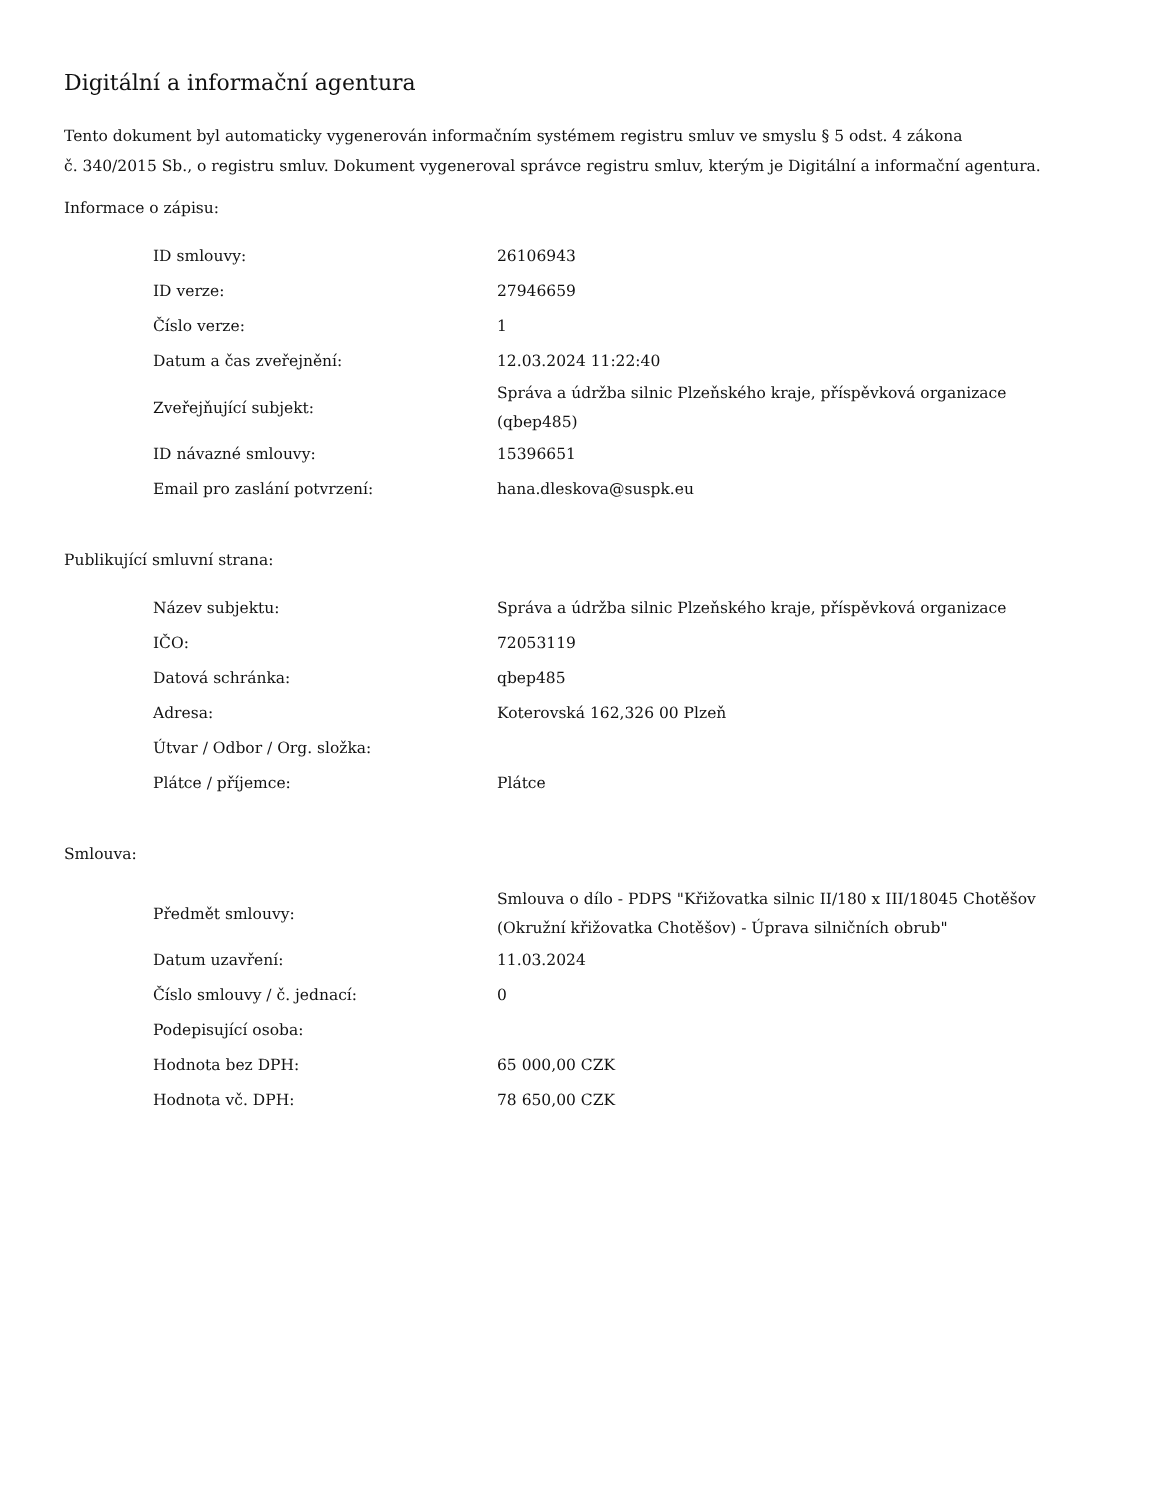Digitální a informační agentura
Tento dokument byl automaticky vygenerován informačním systémem registru smluv ve smyslu § 5 odst. 4 zákona
č. 340/2015 Sb., o registru smluv. Dokument vygeneroval správce registru smluv, kterým je Digitální a informační agentura.
Informace o zápisu:
| ID smlouvy: | 26106943 |
| ID verze: | 27946659 |
| Číslo verze: | 1 |
| Datum a čas zveřejnění: | 12.03.2024 11:22:40 |
| Zveřejňující subjekt: | Správa a údržba silnic Plzeňského kraje, příspěvková organizace (qbep485) |
| ID návazné smlouvy: | 15396651 |
| Email pro zaslání potvrzení: | hana.dleskova@suspk.eu |
Publikující smluvní strana:
| Název subjektu: | Správa a údržba silnic Plzeňského kraje, příspěvková organizace |
| IČO: | 72053119 |
| Datová schránka: | qbep485 |
| Adresa: | Koterovská 162,326 00 Plzeň |
| Útvar / Odbor / Org. složka: | |
| Plátce / příjemce: | Plátce |
Smlouva:
| Předmět smlouvy: | Smlouva o dílo - PDPS "Křižovatka silnic II/180 x III/18045 Chotěšov (Okružní křižovatka Chotěšov) - Úprava silničních obrub" |
| Datum uzavření: | 11.03.2024 |
| Číslo smlouvy / č. jednací: | 0 |
| Podepisující osoba: | |
| Hodnota bez DPH: | 65 000,00 CZK |
| Hodnota vč. DPH: | 78 650,00 CZK |